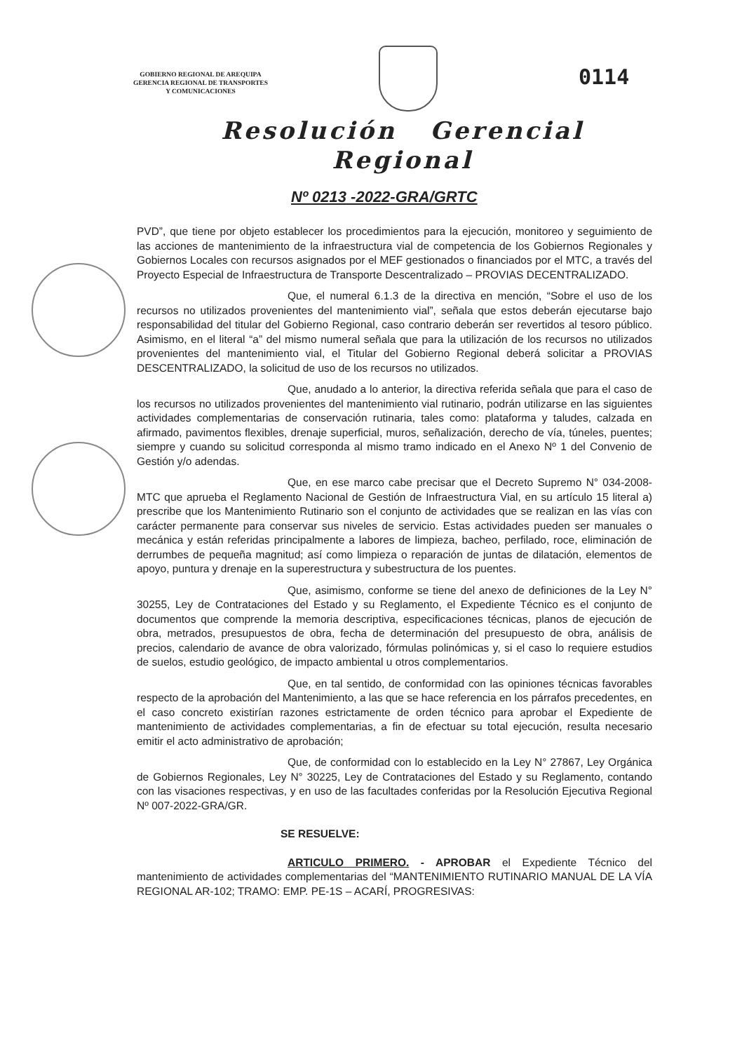GOBIERNO REGIONAL DE AREQUIPA
GERENCIA REGIONAL DE TRANSPORTES
Y COMUNICACIONES
0114
Resolución Gerencial
Regional
Nº 0213 -2022-GRA/GRTC
PVD”, que tiene por objeto establecer los procedimientos para la ejecución, monitoreo y seguimiento de las acciones de mantenimiento de la infraestructura vial de competencia de los Gobiernos Regionales y Gobiernos Locales con recursos asignados por el MEF gestionados o financiados por el MTC, a través del Proyecto Especial de Infraestructura de Transporte Descentralizado – PROVIAS DECENTRALIZADO.
Que, el numeral 6.1.3 de la directiva en mención, “Sobre el uso de los recursos no utilizados provenientes del mantenimiento vial”, señala que estos deberán ejecutarse bajo responsabilidad del titular del Gobierno Regional, caso contrario deberán ser revertidos al tesoro público. Asimismo, en el literal “a” del mismo numeral señala que para la utilización de los recursos no utilizados provenientes del mantenimiento vial, el Titular del Gobierno Regional deberá solicitar a PROVIAS DESCENTRALIZADO, la solicitud de uso de los recursos no utilizados.
Que, anudado a lo anterior, la directiva referida señala que para el caso de los recursos no utilizados provenientes del mantenimiento vial rutinario, podrán utilizarse en las siguientes actividades complementarias de conservación rutinaria, tales como: plataforma y taludes, calzada en afirmado, pavimentos flexibles, drenaje superficial, muros, señalización, derecho de vía, túneles, puentes; siempre y cuando su solicitud corresponda al mismo tramo indicado en el Anexo Nº 1 del Convenio de Gestión y/o adendas.
Que, en ese marco cabe precisar que el Decreto Supremo N° 034-2008-MTC que aprueba el Reglamento Nacional de Gestión de Infraestructura Vial, en su artículo 15 literal a) prescribe que los Mantenimiento Rutinario son el conjunto de actividades que se realizan en las vías con carácter permanente para conservar sus niveles de servicio. Estas actividades pueden ser manuales o mecánica y están referidas principalmente a labores de limpieza, bacheo, perfilado, roce, eliminación de derrumbes de pequeña magnitud; así como limpieza o reparación de juntas de dilatación, elementos de apoyo, puntura y drenaje en la superestructura y subestructura de los puentes.
Que, asimismo, conforme se tiene del anexo de definiciones de la Ley N° 30255, Ley de Contrataciones del Estado y su Reglamento, el Expediente Técnico es el conjunto de documentos que comprende la memoria descriptiva, especificaciones técnicas, planos de ejecución de obra, metrados, presupuestos de obra, fecha de determinación del presupuesto de obra, análisis de precios, calendario de avance de obra valorizado, fórmulas polinómicas y, si el caso lo requiere estudios de suelos, estudio geológico, de impacto ambiental u otros complementarios.
Que, en tal sentido, de conformidad con las opiniones técnicas favorables respecto de la aprobación del Mantenimiento, a las que se hace referencia en los párrafos precedentes, en el caso concreto existirían razones estrictamente de orden técnico para aprobar el Expediente de mantenimiento de actividades complementarias, a fin de efectuar su total ejecución, resulta necesario emitir el acto administrativo de aprobación;
Que, de conformidad con lo establecido en la Ley N° 27867, Ley Orgánica de Gobiernos Regionales, Ley N° 30225, Ley de Contrataciones del Estado y su Reglamento, contando con las visaciones respectivas, y en uso de las facultades conferidas por la Resolución Ejecutiva Regional Nº 007-2022-GRA/GR.
SE RESUELVE:
ARTICULO PRIMERO. - APROBAR el Expediente Técnico del mantenimiento de actividades complementarias del “MANTENIMIENTO RUTINARIO MANUAL DE LA VÍA REGIONAL AR-102; TRAMO: EMP. PE-1S – ACARÍ, PROGRESIVAS: